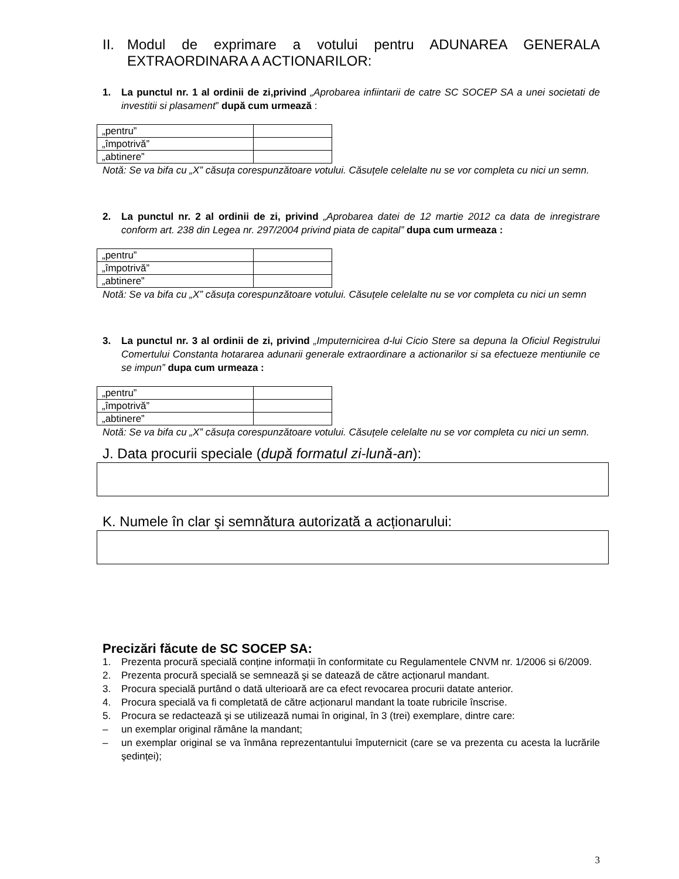II. Modul de exprimare a votului pentru ADUNAREA GENERALA EXTRAORDINARA A ACTIONARILOR:
1. La punctul nr. 1 al ordinii de zi,privind „Aprobarea infiintarii de catre SC SOCEP SA a unei societati de investitii si plasament” după cum urmează :
| „pentru” | |
| „împotrivă” | |
| „abtinere” | |
Notă: Se va bifa cu „X” căsuța corespunzătoare votului. Căsuțele celelalte nu se vor completa cu nici un semn.
2. La punctul nr. 2 al ordinii de zi, privind „Aprobarea datei de 12 martie 2012 ca data de inregistrare conform art. 238 din Legea nr. 297/2004 privind piata de capital” dupa cum urmeaza :
| „pentru” | |
| „împotrivă” | |
| „abtinere” | |
Notă: Se va bifa cu „X” căsuța corespunzătoare votului. Căsuțele celelalte nu se vor completa cu nici un semn
3. La punctul nr. 3 al ordinii de zi, privind „Imputernicirea d-lui Cicio Stere sa depuna la Oficiul Registrului Comertului Constanta hotararea adunarii generale extraordinare a actionarilor si sa efectueze mentiunile ce se impun” dupa cum urmeaza :
| „pentru” | |
| „împotrivă” | |
| „abtinere” | |
Notă: Se va bifa cu „X” căsuța corespunzătoare votului. Căsuțele celelalte nu se vor completa cu nici un semn.
J. Data procurii speciale (după formatul zi-lună-an):
K. Numele în clar şi semnătura autorizată a acționarului:
Precizări făcute de SC SOCEP SA:
1. Prezenta procură specială conține informații în conformitate cu Regulamentele CNVM nr. 1/2006 si 6/2009.
2. Prezenta procură specială se semnează şi se datează de către acționarul mandant.
3. Procura specială purtând o dată ulterioară are ca efect revocarea procurii datate anterior.
4. Procura specială va fi completată de către acționarul mandant la toate rubricile înscrise.
5. Procura se redactează şi se utilizează numai în original, în 3 (trei) exemplare, dintre care:
– un exemplar original rămâne la mandant;
– un exemplar original se va înmâna reprezentantului împuternicit (care se va prezenta cu acesta la lucrările şedinței);
3